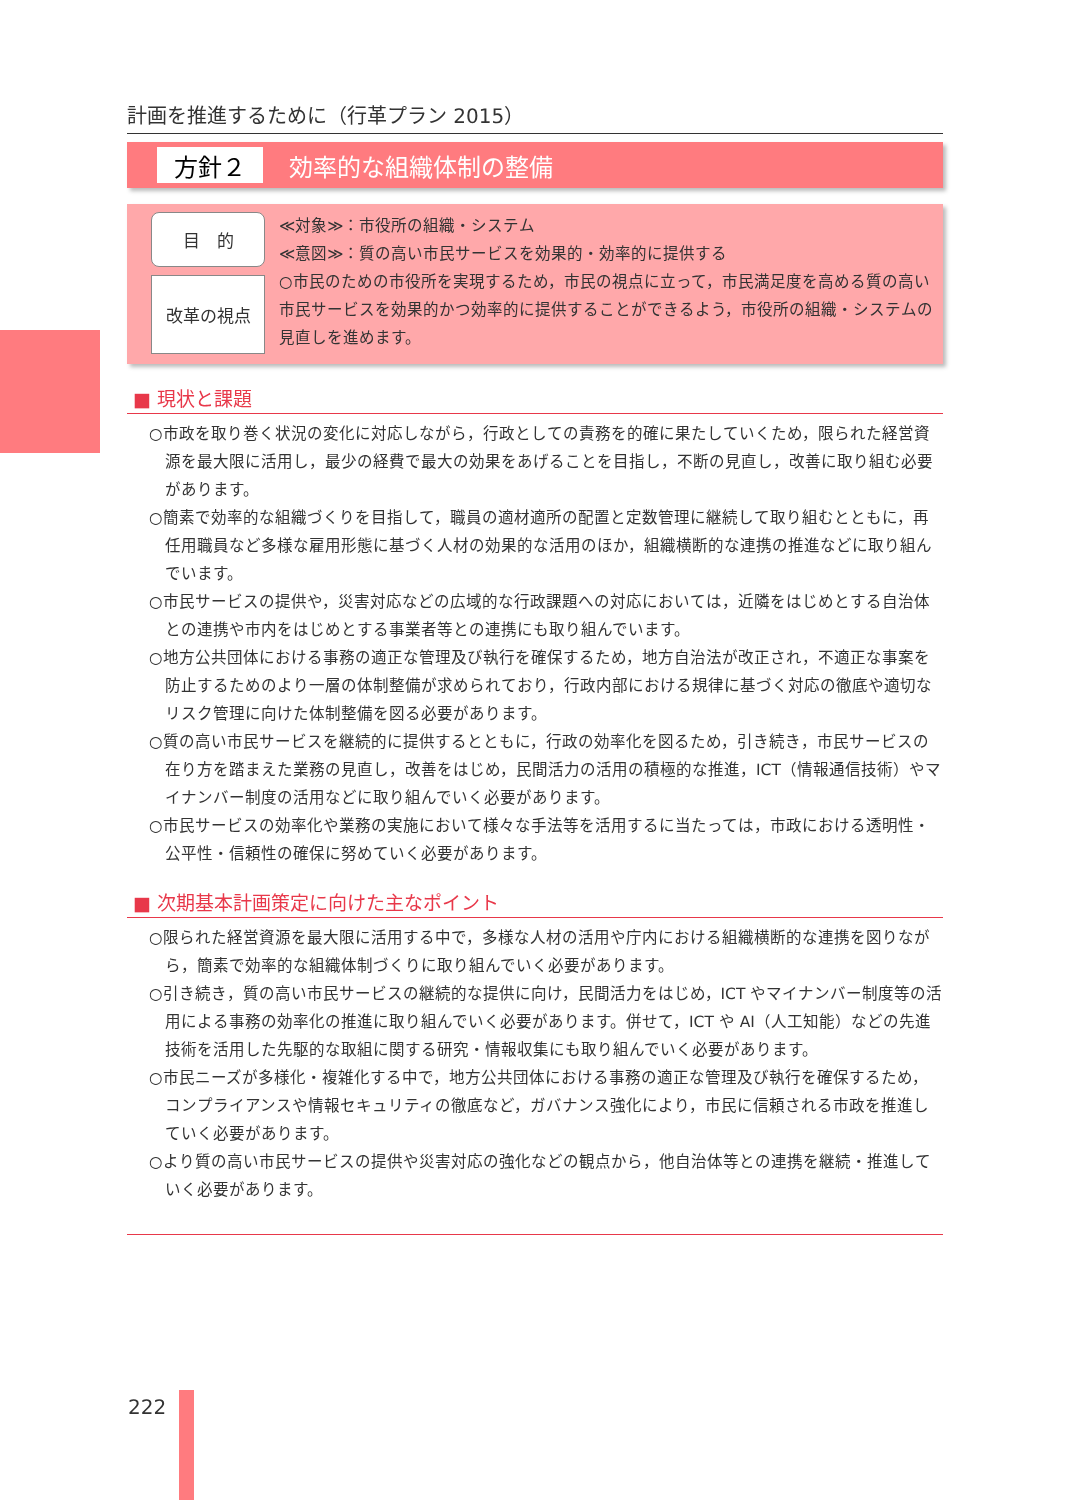計画を推進するために（行革プラン 2015）
方針２
効率的な組織体制の整備
目　的
改革の視点
≪対象≫：市役所の組織・システム
≪意図≫：質の高い市民サービスを効果的・効率的に提供する
○市民のための市役所を実現するため，市民の視点に立って，市民満足度を高める質の高い市民サービスを効果的かつ効率的に提供することができるよう，市役所の組織・システムの見直しを進めます。
■ 現状と課題
○市政を取り巻く状況の変化に対応しながら，行政としての責務を的確に果たしていくため，限られた経営資源を最大限に活用し，最少の経費で最大の効果をあげることを目指し，不断の見直し，改善に取り組む必要があります。
○簡素で効率的な組織づくりを目指して，職員の適材適所の配置と定数管理に継続して取り組むとともに，再任用職員など多様な雇用形態に基づく人材の効果的な活用のほか，組織横断的な連携の推進などに取り組んでいます。
○市民サービスの提供や，災害対応などの広域的な行政課題への対応においては，近隣をはじめとする自治体との連携や市内をはじめとする事業者等との連携にも取り組んでいます。
○地方公共団体における事務の適正な管理及び執行を確保するため，地方自治法が改正され，不適正な事案を防止するためのより一層の体制整備が求められており，行政内部における規律に基づく対応の徹底や適切なリスク管理に向けた体制整備を図る必要があります。
○質の高い市民サービスを継続的に提供するとともに，行政の効率化を図るため，引き続き，市民サービスの在り方を踏まえた業務の見直し，改善をはじめ，民間活力の活用の積極的な推進，ICT（情報通信技術）やマイナンバー制度の活用などに取り組んでいく必要があります。
○市民サービスの効率化や業務の実施において様々な手法等を活用するに当たっては，市政における透明性・公平性・信頼性の確保に努めていく必要があります。
■ 次期基本計画策定に向けた主なポイント
○限られた経営資源を最大限に活用する中で，多様な人材の活用や庁内における組織横断的な連携を図りながら，簡素で効率的な組織体制づくりに取り組んでいく必要があります。
○引き続き，質の高い市民サービスの継続的な提供に向け，民間活力をはじめ，ICT やマイナンバー制度等の活用による事務の効率化の推進に取り組んでいく必要があります。併せて，ICT や AI（人工知能）などの先進技術を活用した先駆的な取組に関する研究・情報収集にも取り組んでいく必要があります。
○市民ニーズが多様化・複雑化する中で，地方公共団体における事務の適正な管理及び執行を確保するため，コンプライアンスや情報セキュリティの徹底など，ガバナンス強化により，市民に信頼される市政を推進していく必要があります。
○より質の高い市民サービスの提供や災害対応の強化などの観点から，他自治体等との連携を継続・推進していく必要があります。
222